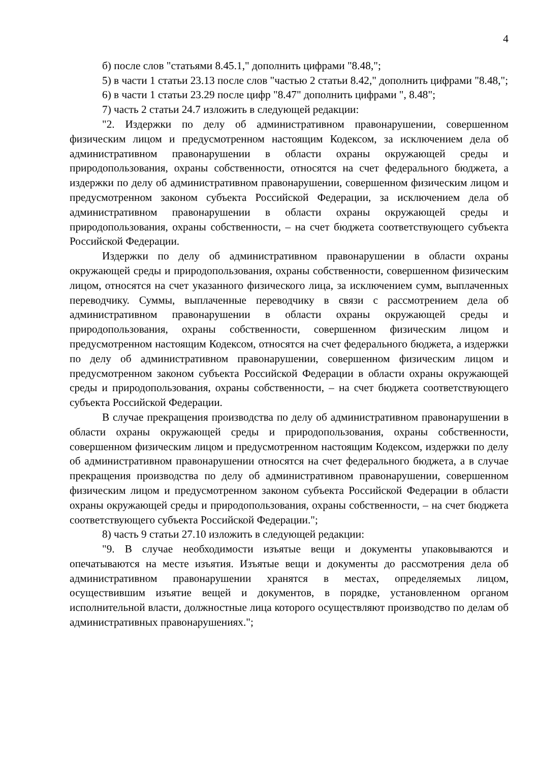4
б) после слов "статьями 8.45.1," дополнить цифрами "8.48,";
5) в части 1 статьи 23.13 после слов "частью 2 статьи 8.42," дополнить цифрами "8.48,";
6) в части 1 статьи 23.29 после цифр "8.47" дополнить цифрами ", 8.48";
7) часть 2 статьи 24.7 изложить в следующей редакции:
"2. Издержки по делу об административном правонарушении, совершенном физическим лицом и предусмотренном настоящим Кодексом, за исключением дела об административном правонарушении в области охраны окружающей среды и природопользования, охраны собственности, относятся на счет федерального бюджета, а издержки по делу об административном правонарушении, совершенном физическим лицом и предусмотренном законом субъекта Российской Федерации, за исключением дела об административном правонарушении в области охраны окружающей среды и природопользования, охраны собственности, – на счет бюджета соответствующего субъекта Российской Федерации.
Издержки по делу об административном правонарушении в области охраны окружающей среды и природопользования, охраны собственности, совершенном физическим лицом, относятся на счет указанного физического лица, за исключением сумм, выплаченных переводчику. Суммы, выплаченные переводчику в связи с рассмотрением дела об административном правонарушении в области охраны окружающей среды и природопользования, охраны собственности, совершенном физическим лицом и предусмотренном настоящим Кодексом, относятся на счет федерального бюджета, а издержки по делу об административном правонарушении, совершенном физическим лицом и предусмотренном законом субъекта Российской Федерации в области охраны окружающей среды и природопользования, охраны собственности, – на счет бюджета соответствующего субъекта Российской Федерации.
В случае прекращения производства по делу об административном правонарушении в области охраны окружающей среды и природопользования, охраны собственности, совершенном физическим лицом и предусмотренном настоящим Кодексом, издержки по делу об административном правонарушении относятся на счет федерального бюджета, а в случае прекращения производства по делу об административном правонарушении, совершенном физическим лицом и предусмотренном законом субъекта Российской Федерации в области охраны окружающей среды и природопользования, охраны собственности, – на счет бюджета соответствующего субъекта Российской Федерации.";
8) часть 9 статьи 27.10 изложить в следующей редакции:
"9. В случае необходимости изъятые вещи и документы упаковываются и опечатываются на месте изъятия. Изъятые вещи и документы до рассмотрения дела об административном правонарушении хранятся в местах, определяемых лицом, осуществившим изъятие вещей и документов, в порядке, установленном органом исполнительной власти, должностные лица которого осуществляют производство по делам об административных правонарушениях.";